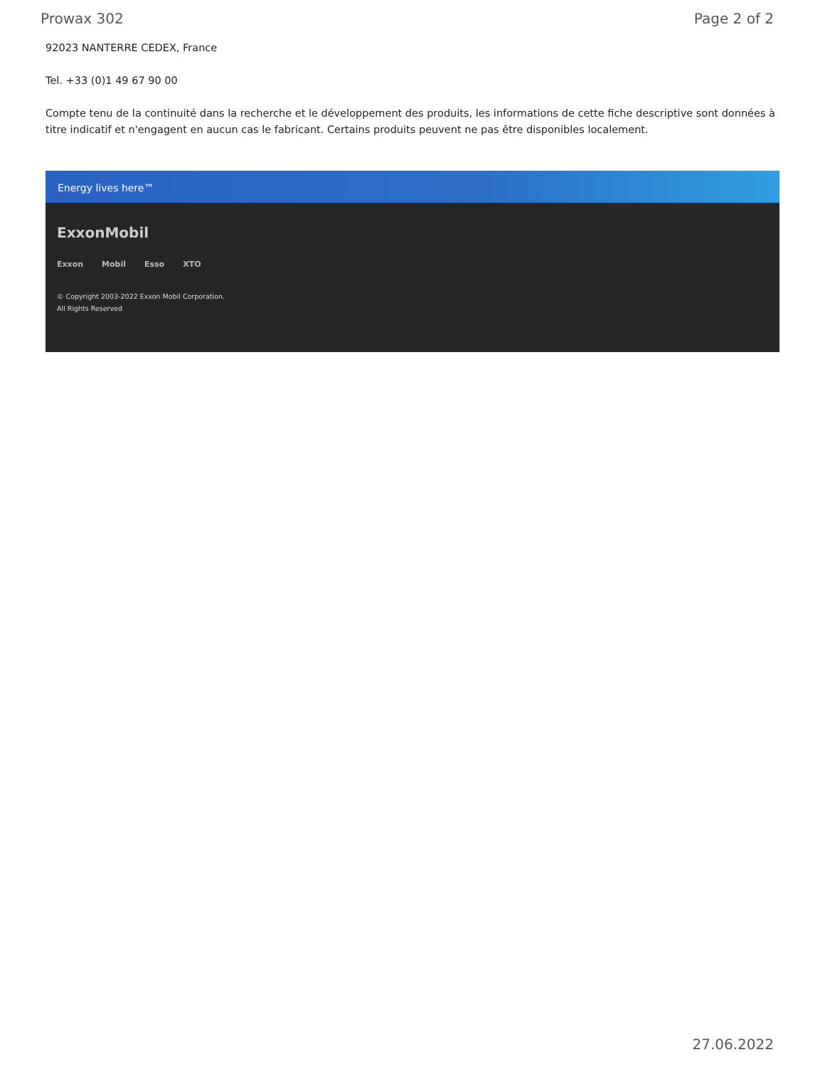Prowax 302 Page 2 of 2
92023 NANTERRE CEDEX, France
Tel. +33 (0)1 49 67 90 00
Compte tenu de la continuité dans la recherche et le développement des produits, les informations de cette fiche descriptive sont données à titre indicatif et n'engagent en aucun cas le fabricant. Certains produits peuvent ne pas être disponibles localement.
Energy lives here™
ExxonMobil
Exxon Mobil Esso XTO
© Copyright 2003-2022 Exxon Mobil Corporation. All Rights Reserved
27.06.2022